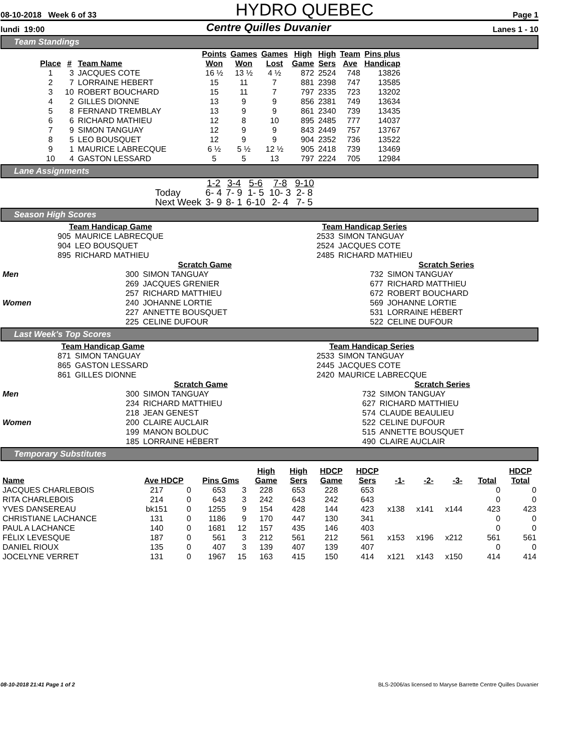08-10-2018 Week 6 of 33 HYDRO QUEBEC Page 1
lundi 19:00 Centre Quilles Duvanier Lanes 1 - 10
Team Standings
| Place | # | Team Name | Points Won | Games Won | Games Lost | High Game | High Sers | Team Ave | Pins plus Handicap |
| --- | --- | --- | --- | --- | --- | --- | --- | --- | --- |
| 1 | 3 | JACQUES COTE | 16 ½ | 13 ½ | 4 ½ | 872 | 2524 | 748 | 13826 |
| 2 | 7 | LORRAINE HEBERT | 15 | 11 | 7 | 881 | 2398 | 747 | 13585 |
| 3 | 10 | ROBERT BOUCHARD | 15 | 11 | 7 | 797 | 2335 | 723 | 13202 |
| 4 | 2 | GILLES DIONNE | 13 | 9 | 9 | 856 | 2381 | 749 | 13634 |
| 5 | 8 | FERNAND TREMBLAY | 13 | 9 | 9 | 861 | 2340 | 739 | 13435 |
| 6 | 6 | RICHARD MATHIEU | 12 | 8 | 10 | 895 | 2485 | 777 | 14037 |
| 7 | 9 | SIMON TANGUAY | 12 | 9 | 9 | 843 | 2449 | 757 | 13767 |
| 8 | 5 | LEO BOUSQUET | 12 | 9 | 9 | 904 | 2352 | 736 | 13522 |
| 9 | 1 | MAURICE LABRECQUE | 6 ½ | 5 ½ | 12 ½ | 905 | 2418 | 739 | 13469 |
| 10 | 4 | GASTON LESSARD | 5 | 5 | 13 | 797 | 2224 | 705 | 12984 |
Lane Assignments
| | 1-2 | 3-4 | 5-6 | 7-8 | 9-10 |
| --- | --- | --- | --- | --- | --- |
| Today | 6- 4 | 7- 9 | 1- 5 | 10- 3 | 2- 8 |
| Next Week | 3- 9 | 8- 1 | 6-10 | 2- 4 | 7- 5 |
Season High Scores
| Team Handicap Game | |
| --- | --- |
| 905 | MAURICE LABRECQUE |
| 904 | LEO BOUSQUET |
| 895 | RICHARD MATHIEU |
| Team Handicap Series | |
| --- | --- |
| 2533 | SIMON TANGUAY |
| 2524 | JACQUES COTE |
| 2485 | RICHARD MATHIEU |
| | Scratch Game | | | Scratch Series | |
| Men | 300 | SIMON TANGUAY | | 732 | SIMON TANGUAY |
| | 269 | JACQUES GRENIER | | 677 | RICHARD MATTHIEU |
| | 257 | RICHARD MATTHIEU | | 672 | ROBERT BOUCHARD |
| Women | 240 | JOHANNE LORTIE | | 569 | JOHANNE LORTIE |
| | 227 | ANNETTE BOUSQUET | | 531 | LORRAINE HÉBERT |
| | 225 | CELINE DUFOUR | | 522 | CELINE DUFOUR |
Last Week's Top Scores
| Team Handicap Game | |
| --- | --- |
| 871 | SIMON TANGUAY |
| 865 | GASTON LESSARD |
| 861 | GILLES DIONNE |
| Team Handicap Series | |
| --- | --- |
| 2533 | SIMON TANGUAY |
| 2445 | JACQUES COTE |
| 2420 | MAURICE LABRECQUE |
| | Scratch Game | | | Scratch Series | |
| Men | 300 | SIMON TANGUAY | | 732 | SIMON TANGUAY |
| | 234 | RICHARD MATTHIEU | | 627 | RICHARD MATTHIEU |
| | 218 | JEAN GENEST | | 574 | CLAUDE BEAULIEU |
| Women | 200 | CLAIRE AUCLAIR | | 522 | CELINE DUFOUR |
| | 199 | MANON BOLDUC | | 515 | ANNETTE BOUSQUET |
| | 185 | LORRAINE HÉBERT | | 490 | CLAIRE AUCLAIR |
Temporary Substitutes
| Name | Ave HDCP | | Pins Gms | | High Game | High Sers | HDCP Game | HDCP Sers | -1- | -2- | -3- | Total | HDCP Total |
| --- | --- | --- | --- | --- | --- | --- | --- | --- | --- | --- | --- | --- | --- |
| JACQUES CHARLEBOIS | 217 | 0 | 653 | 3 | 228 | 653 | 228 | 653 | | | | 0 | 0 |
| RITA CHARLEBOIS | 214 | 0 | 643 | 3 | 242 | 643 | 242 | 643 | | | | 0 | 0 |
| YVES DANSEREAU | bk151 | 0 | 1255 | 9 | 154 | 428 | 144 | 423 | x138 | x141 | x144 | 423 | 423 |
| CHRISTIANE LACHANCE | 131 | 0 | 1186 | 9 | 170 | 447 | 130 | 341 | | | | 0 | 0 |
| PAUL A LACHANCE | 140 | 0 | 1681 | 12 | 157 | 435 | 146 | 403 | | | | 0 | 0 |
| FÉLIX LEVESQUE | 187 | 0 | 561 | 3 | 212 | 561 | 212 | 561 | x153 | x196 | x212 | 561 | 561 |
| DANIEL RIOUX | 135 | 0 | 407 | 3 | 139 | 407 | 139 | 407 | | | | 0 | 0 |
| JOCELYNE VERRET | 131 | 0 | 1967 | 15 | 163 | 415 | 150 | 414 | x121 | x143 | x150 | 414 | 414 |
08-10-2018 21:41 Page 1 of 2 BLS-2006/as licensed to Maryse Barrette Centre Quilles Duvanier